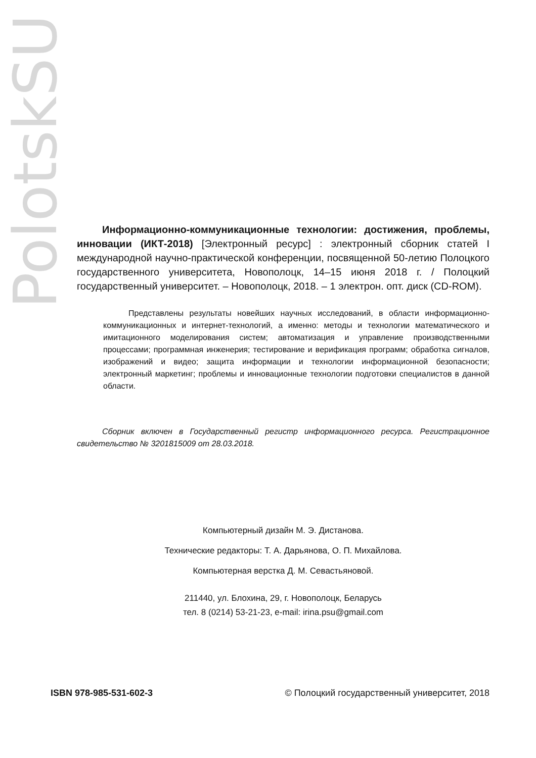PolotskSU
Информационно-коммуникационные технологии: достижения, проблемы, инновации (ИКТ-2018) [Электронный ресурс] : электронный сборник статей I международной научно-практической конференции, посвященной 50-летию Полоцкого государственного университета, Новополоцк, 14–15 июня 2018 г. / Полоцкий государственный университет. – Новополоцк, 2018. – 1 электрон. опт. диск (CD-ROM).
Представлены результаты новейших научных исследований, в области информационно-коммуникационных и интернет-технологий, а именно: методы и технологии математического и имитационного моделирования систем; автоматизация и управление производственными процессами; программная инженерия; тестирование и верификация программ; обработка сигналов, изображений и видео; защита информации и технологии информационной безопасности; электронный маркетинг; проблемы и инновационные технологии подготовки специалистов в данной области.
Сборник включен в Государственный регистр информационного ресурса. Регистрационное свидетельство № 3201815009 от 28.03.2018.
Компьютерный дизайн М. Э. Дистанова.
Технические редакторы: Т. А. Дарьянова, О. П. Михайлова.
Компьютерная верстка Д. М. Севастьяновой.
211440, ул. Блохина, 29, г. Новополоцк, Беларусь
тел. 8 (0214) 53-21-23, e-mail: irina.psu@gmail.com
ISBN 978-985-531-602-3 © Полоцкий государственный университет, 2018